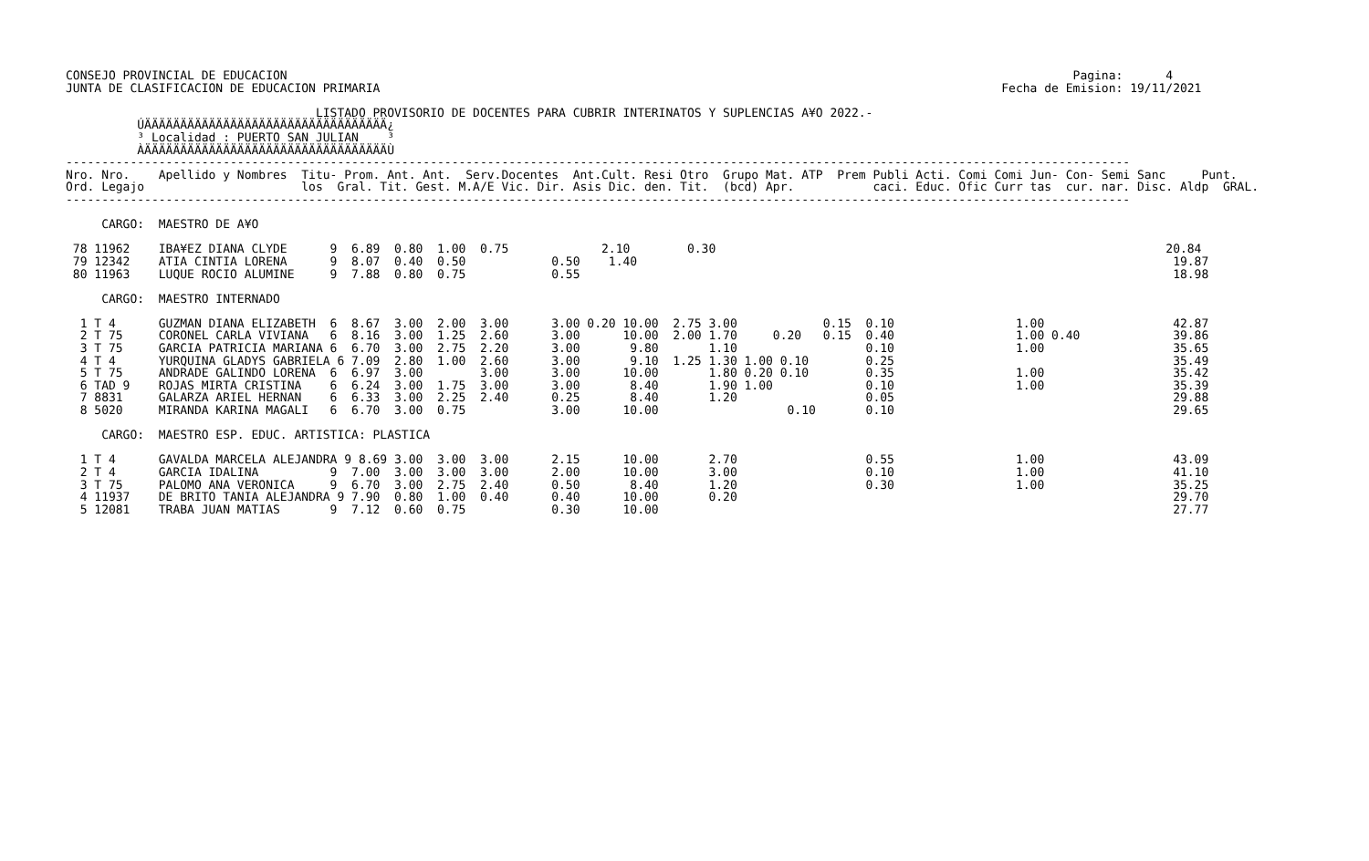CONSEJO PROVINCIAL DE EDUCACION                                                                                                              Pagina:      4
JUNTA DE CLASIFICACION DE EDUCACION PRIMARIA                                                                                       Fecha de Emision: 19/11/2021

                                   LISTADO PROVISORIO DE DOCENTES PARA CUBRIR INTERINATOS Y SUPLENCIAS A¥O 2022.-
          ÚÄÄÄÄÄÄÄÄÄÄÄÄÄÄÄÄÄÄÄÄÄÄÄÄÄÄÄÄÄÄÄÄÄÄ¿
          ³ Localidad : PUERTO SAN JULIAN    ³
          ÀÄÄÄÄÄÄÄÄÄÄÄÄÄÄÄÄÄÄÄÄÄÄÄÄÄÄÄÄÄÄÄÄÄÄÙ
-----------------------------------------------------------------------------------------------------------------------------------------------------
Nro. Nro.    Apellido y Nombres  Titu- Prom. Ant. Ant.  Serv.Docentes  Ant.Cult. Resi Otro  Grupo Mat. ATP  Prem Publi Acti. Comi Comi Jun- Con- Semi Sanc     Punt.
Ord. Legajo                      los  Gral. Tit. Gest. M.A/E Vic. Dir. Asis Dic. den. Tit.  (bcd) Apr.           caci. Educ. Ofic Curr tas  cur. nar. Disc. Aldp  GRAL.
-----------------------------------------------------------------------------------------------------------------------------------------------------

     CARGO:  MAESTRO DE A¥O

 78 11962    IBA¥EZ DIANA CLYDE      9  6.89  0.80  1.00  0.75             2.10        0.30                                                               20.84
 79 12342    ATIA CINTIA LORENA      9  8.07  0.40  0.50            0.50    1.40                                                                           19.87
 80 11963    LUQUE ROCIO ALUMINE     9  7.88  0.80  0.75            0.55                                                                                   18.98

     CARGO:  MAESTRO INTERNADO

  1 T 4      GUZMAN DIANA ELIZABETH  6  8.67  3.00  2.00  3.00      3.00 0.20 10.00  2.75 3.00            0.15  0.10                 1.00                  42.87
  2 T 75     CORONEL CARLA VIVIANA   6  8.16  3.00  1.25  2.60      3.00      10.00  2.00 1.70     0.20   0.15  0.40                 1.00 0.40             39.86
  3 T 75     GARCIA PATRICIA MARIANA 6  6.70  3.00  2.75  2.20      3.00       9.80       1.10                  0.10                 1.00                  35.65
  4 T 4      YURQUINA GLADYS GABRIELA 6 7.09  2.80  1.00  2.60      3.00       9.10  1.25 1.30 1.00 0.10        0.25                                       35.49
  5 T 75     ANDRADE GALINDO LORENA  6  6.97  3.00        3.00      3.00      10.00       1.80 0.20 0.10        0.35                 1.00                  35.42
  6 TAD 9    ROJAS MIRTA CRISTINA    6  6.24  3.00  1.75  3.00      3.00       8.40       1.90 1.00             0.10                 1.00                  35.39
  7 8831     GALARZA ARIEL HERNAN    6  6.33  3.00  2.25  2.40      0.25       8.40       1.20                  0.05                                       29.88
  8 5020     MIRANDA KARINA MAGALI   6  6.70  3.00  0.75            3.00      10.00                  0.10       0.10                                       29.65

     CARGO:  MAESTRO ESP. EDUC. ARTISTICA: PLASTICA

  1 T 4      GAVALDA MARCELA ALEJANDRA 9 8.69 3.00  3.00  3.00      2.15      10.00       2.70                  0.55                 1.00                  43.09
  2 T 4      GARCIA IDALINA          9  7.00  3.00  3.00  3.00      2.00      10.00       3.00                  0.10                 1.00                  41.10
  3 T 75     PALOMO ANA VERONICA     9  6.70  3.00  2.75  2.40      0.50       8.40       1.20                  0.30                 1.00                  35.25
  4 11937    DE BRITO TANIA ALEJANDRA 9 7.90  0.80  1.00  0.40      0.40      10.00       0.20                                                             29.70
  5 12081    TRABA JUAN MATIAS       9  7.12  0.60  0.75            0.30      10.00                                                                        27.77